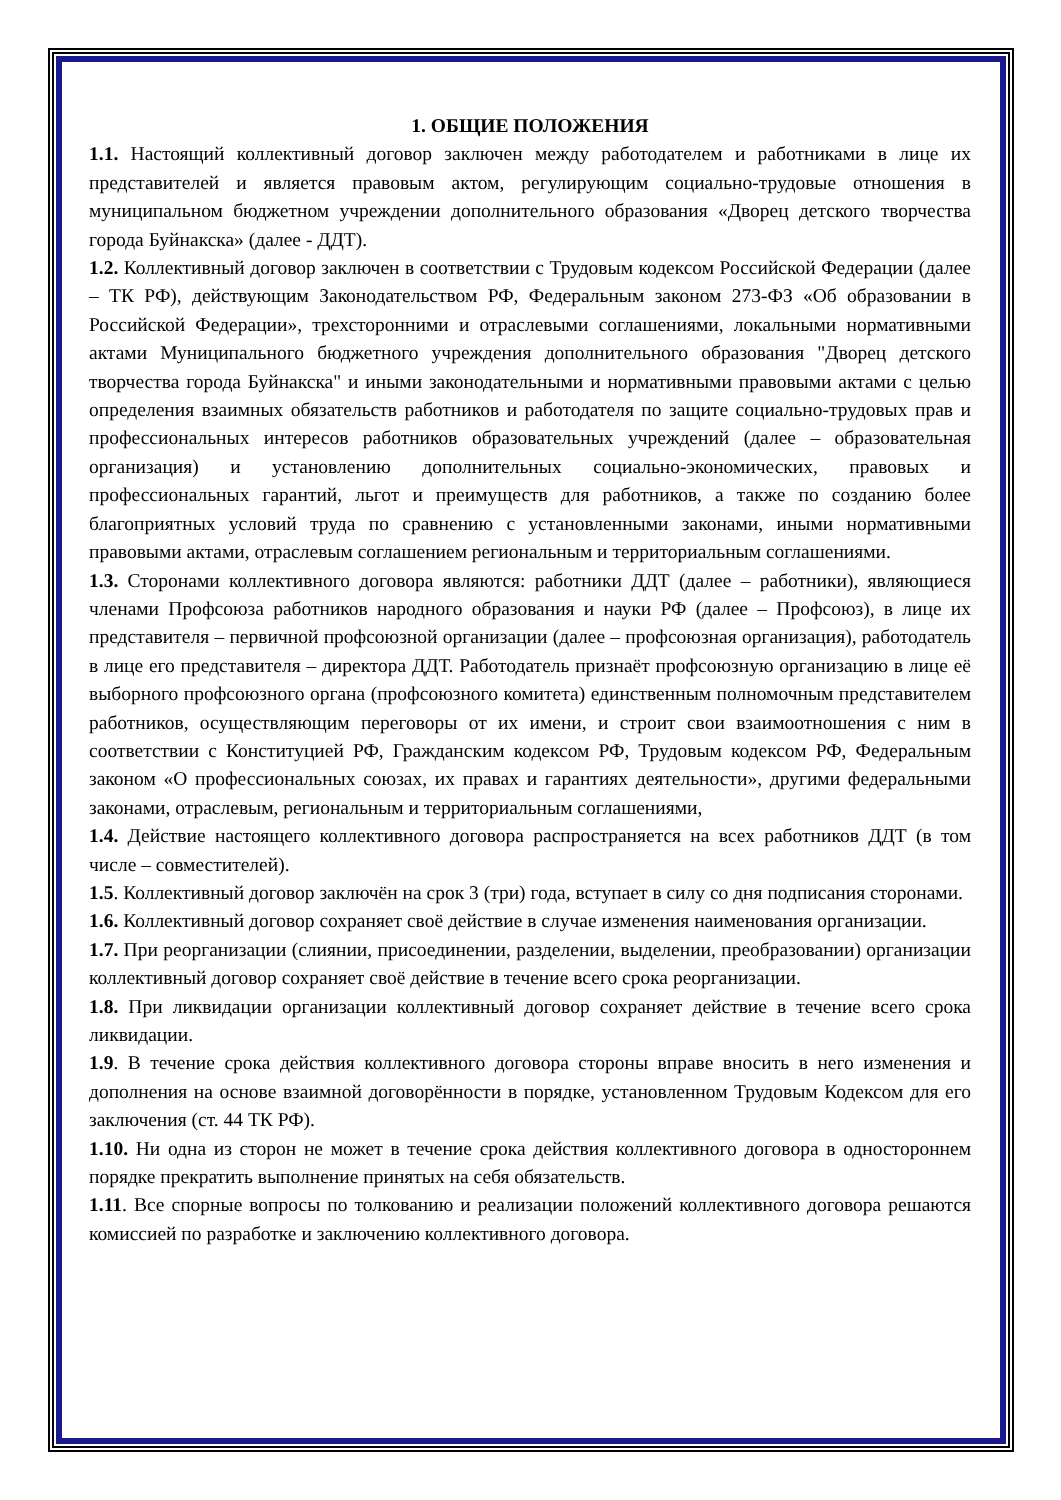1. ОБЩИЕ ПОЛОЖЕНИЯ
1.1. Настоящий коллективный договор заключен между работодателем и работниками в лице их представителей и является правовым актом, регулирующим социально-трудовые отношения в муниципальном бюджетном учреждении дополнительного образования «Дворец детского творчества города Буйнакска» (далее - ДДТ).
1.2. Коллективный договор заключен в соответствии с Трудовым кодексом Российской Федерации (далее – ТК РФ), действующим Законодательством РФ, Федеральным законом 273-ФЗ «Об образовании в Российской Федерации», трехсторонними и отраслевыми соглашениями, локальными нормативными актами Муниципального бюджетного учреждения дополнительного образования "Дворец детского творчества города Буйнакска" и иными законодательными и нормативными правовыми актами с целью определения взаимных обязательств работников и работодателя по защите социально-трудовых прав и профессиональных интересов работников образовательных учреждений (далее – образовательная организация) и установлению дополнительных социально-экономических, правовых и профессиональных гарантий, льгот и преимуществ для работников, а также по созданию более благоприятных условий труда по сравнению с установленными законами, иными нормативными правовыми актами, отраслевым соглашением региональным и территориальным соглашениями.
1.3. Сторонами коллективного договора являются: работники ДДТ (далее – работники), являющиеся членами Профсоюза работников народного образования и науки РФ (далее – Профсоюз), в лице их представителя – первичной профсоюзной организации (далее – профсоюзная организация), работодатель в лице его представителя – директора ДДТ. Работодатель признаёт профсоюзную организацию в лице её выборного профсоюзного органа (профсоюзного комитета) единственным полномочным представителем работников, осуществляющим переговоры от их имени, и строит свои взаимоотношения с ним в соответствии с Конституцией РФ, Гражданским кодексом РФ, Трудовым кодексом РФ, Федеральным законом «О профессиональных союзах, их правах и гарантиях деятельности», другими федеральными законами, отраслевым, региональным и территориальным соглашениями,
1.4. Действие настоящего коллективного договора распространяется на всех работников ДДТ (в том числе – совместителей).
1.5. Коллективный договор заключён на срок 3 (три) года, вступает в силу со дня подписания сторонами.
1.6. Коллективный договор сохраняет своё действие в случае изменения наименования организации.
1.7. При реорганизации (слиянии, присоединении, разделении, выделении, преобразовании) организации коллективный договор сохраняет своё действие в течение всего срока реорганизации.
1.8. При ликвидации организации коллективный договор сохраняет действие в течение всего срока ликвидации.
1.9. В течение срока действия коллективного договора стороны вправе вносить в него изменения и дополнения на основе взаимной договорённости в порядке, установленном Трудовым Кодексом для его заключения (ст. 44 ТК РФ).
1.10. Ни одна из сторон не может в течение срока действия коллективного договора в одностороннем порядке прекратить выполнение принятых на себя обязательств.
1.11. Все спорные вопросы по толкованию и реализации положений коллективного договора решаются комиссией по разработке и заключению коллективного договора.